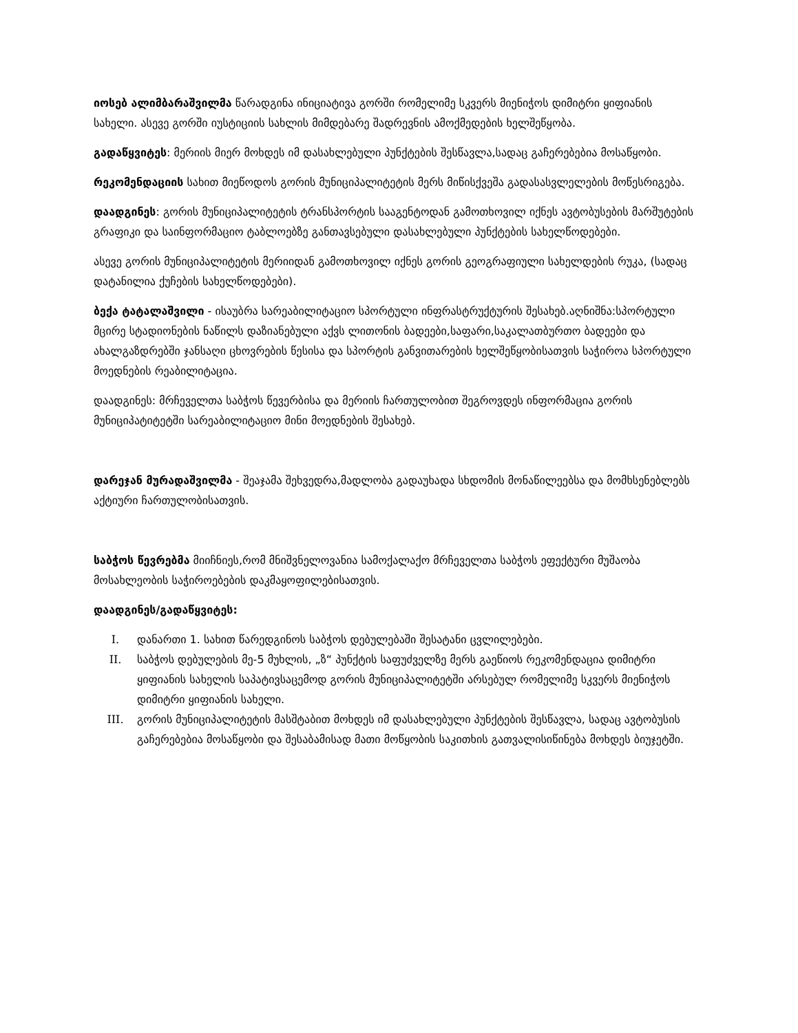იოსებ ალიმბარაშვილმა წარადგინა ინიციატივა გორში რომელიმე სკვერს მიენიჭოს დიმიტრი ყიფიანის სახელი. ასევე გორში იუსტიციის სახლის მიმდებარე შადრევნის ამოქმედების ხელშეწყობა.
გადაწყვიტეს: მერიის მიერ მოხდეს იმ დასახლებული პუნქტების შესწავლა,სადაც გაჩერებებია მოსაწყობი.
რეკომენდაციის სახით მიეწოდოს გორის მუნიციპალიტეტის მერს მიწისქვეშა გადასასვლელების მოწესრიგება.
დაადგინეს: გორის მუნიციპალიტეტის ტრანსპორტის სააგენტოდან გამოთხოვილ იქნეს ავტობუსების მარშუტების გრაფიკი და საინფორმაციო ტაბლოებზე განთავსებული დასახლებული პუნქტების სახელწოდებები.
ასევე გორის მუნიციპალიტეტის მერიიდან გამოთხოვილ იქნეს გორის გეოგრაფიული სახელდების რუკა, (სადაც დატანილია ქუჩების სახელწოდებები).
ბექა ტატალაშვილი - ისაუბრა სარეაბილიტაციო სპორტული ინფრასტრუქტურის შესახებ.აღნიშნა:სპორტული მცირე სტადიონების ნაწილს დაზიანებული აქვს ლითონის ბადეები,საფარი,საკალათბურთო ბადეები და ახალგაზდრებში ჯანსაღი ცხოვრების წესისა და სპორტის განვითარების ხელშეწყობისათვის საჭიროა სპორტული მოედნების რეაბილიტაცია.
დაადგინეს: მრჩეველთა საბჭოს წევერბისა და მერიის ჩართულობით შეგროვდეს ინფორმაცია გორის მუნიციპატიტეტში სარეაბილიტაციო მინი მოედნების შესახებ.
დარეჯან მურადაშვილმა - შეაჯამა შეხვედრა,მადლობა გადაუხადა სხდომის მონაწილეებსა და მომხსენებლებს აქტიური ჩართულობისათვის.
საბჭოს წევრებმა მიიჩნიეს,რომ მნიშვნელოვანია სამოქალაქო მრჩეველთა საბჭოს ეფექტური მუშაობა მოსახლეობის საჭიროებების დაკმაყოფილებისათვის.
დაადგინეს/გადაწყვიტეს:
I. დანართი 1. სახით წარედგინოს საბჭოს დებულებაში შესატანი ცვლილებები.
II. საბჭოს დებულების მე-5 მუხლის, „ზ“ პუნქტის საფუძველზე მერს გაეწიოს რეკომენდაცია დიმიტრი ყიფიანის სახელის საპატივსაცემოდ გორის მუნიციპალიტეტში არსებულ რომელიმე სკვერს მიენიჭოს დიმიტრი ყიფიანის სახელი.
III. გორის მუნიციპალიტეტის მასშტაბით მოხდეს იმ დასახლებული პუნქტების შესწავლა, სადაც ავტობუსის გაჩერებებია მოსაწყობი და შესაბამისად მათი მოწყობის საკითხის გათვალისიწინება მოხდეს ბიუჯეტში.